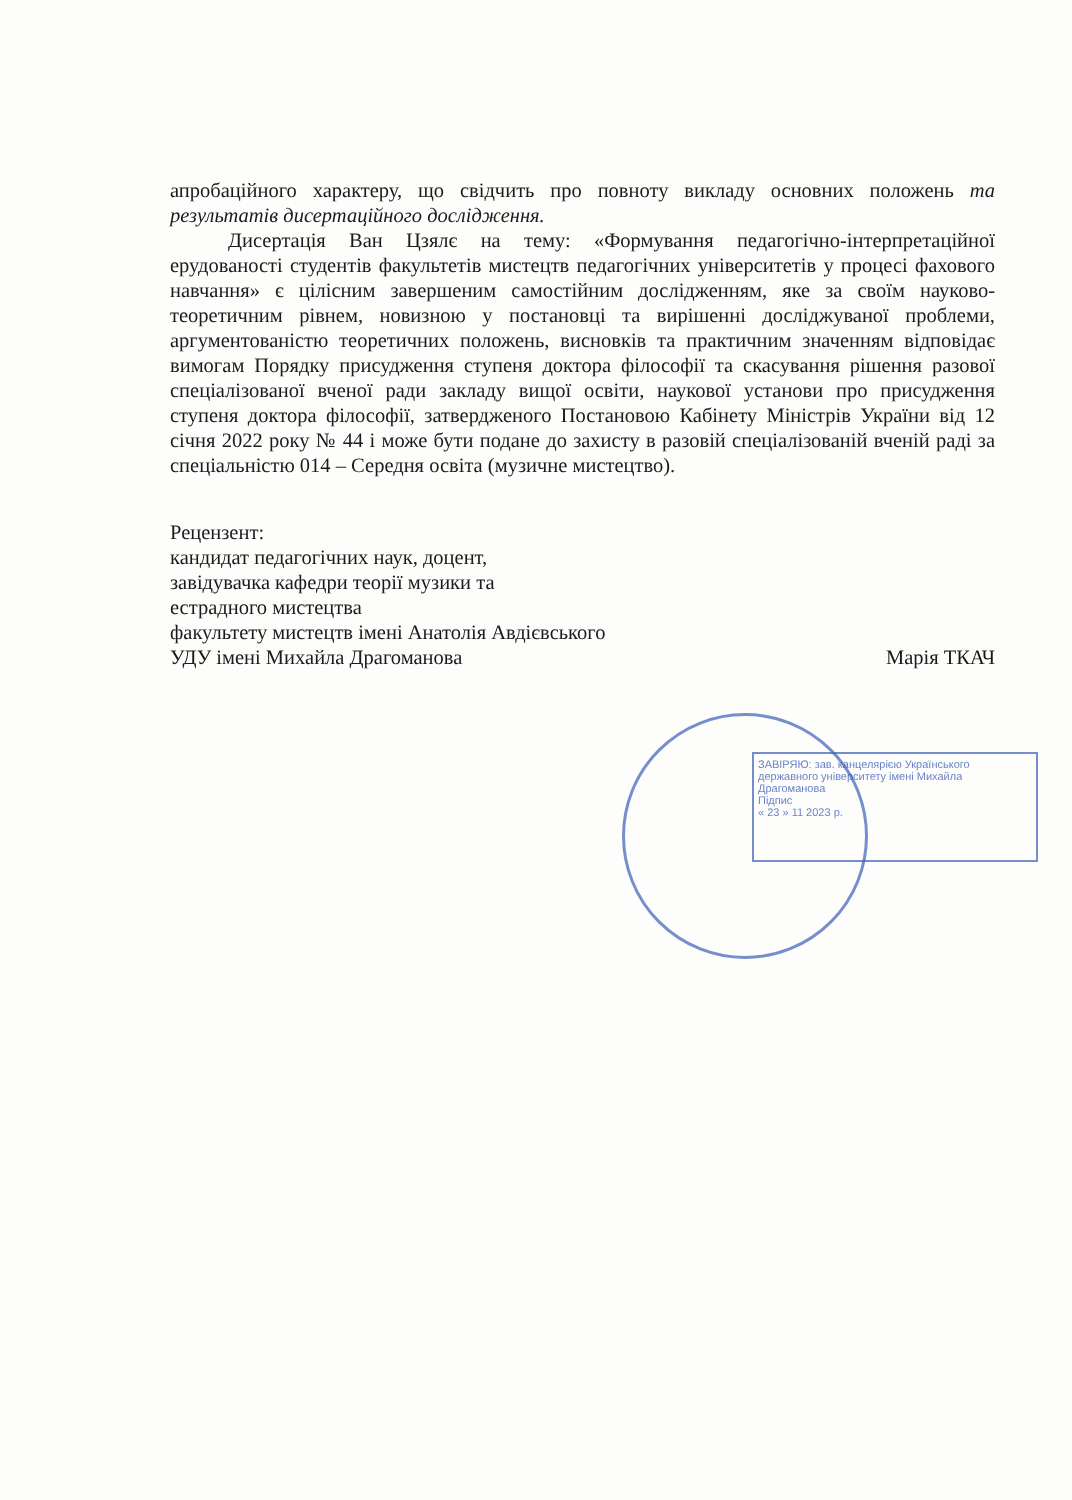ЗАВІРЯЮ: зав. канцелярією Українського державного університету імені Михайла Драгоманова
Підпис
« 23 » 11 2023 р.
апробаційного характеру, що свідчить про повноту викладу основних положень та результатів дисертаційного дослідження.
Дисертація Ван Цзялє на тему: «Формування педагогічно-інтерпретаційної ерудованості студентів факультетів мистецтв педагогічних університетів у процесі фахового навчання» є цілісним завершеним самостійним дослідженням, яке за своїм науково-теоретичним рівнем, новизною у постановці та вирішенні досліджуваної проблеми, аргументованістю теоретичних положень, висновків та практичним значенням відповідає вимогам Порядку присудження ступеня доктора філософії та скасування рішення разової спеціалізованої вченої ради закладу вищої освіти, наукової установи про присудження ступеня доктора філософії, затвердженого Постановою Кабінету Міністрів України від 12 січня 2022 року № 44 і може бути подане до захисту в разовій спеціалізованій вченій раді за спеціальністю 014 – Середня освіта (музичне мистецтво).
Рецензент:
кандидат педагогічних наук, доцент,
завідувачка кафедри теорії музики та
естрадного мистецтва
факультету мистецтв імені Анатолія Авдієвського
УДУ імені Михайла Драгоманова Марія ТКАЧ